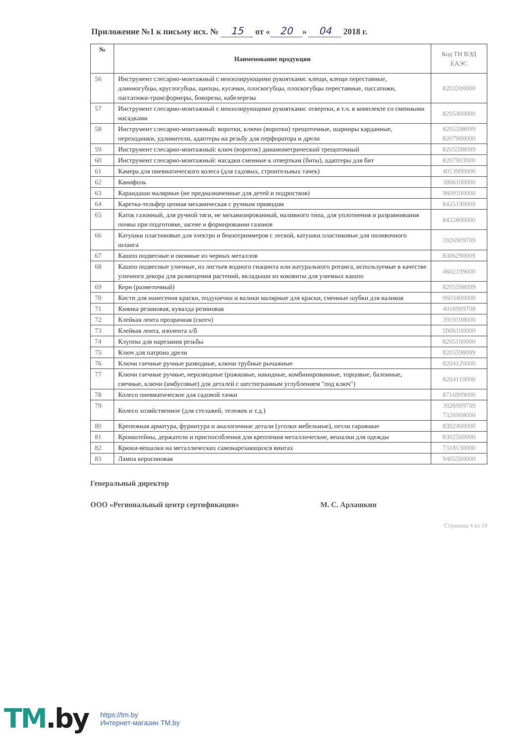Приложение №1 к письму исх. № 15 от « 20 » 04 2018 г.
| № | Наименование продукции | Код ТН ВЭД ЕАЭС |
| --- | --- | --- |
| 56 | Инструмент слесарно-монтажный с неизолирующими рукоятками: клещи, клещи переставные, длинногубцы, круглогубцы, щипцы, кусачки, плоскогубцы, плоскогубцы переставные, пассатижи, пассатижи-трансформеры, бокорезы, кабелерезы | 8203200000 |
| 57 | Инструмент слесарно-монтажный с неизолирующими рукоятками: отвертки, в т.ч. в комплекте со сменными насадками | 8205400000 |
| 58 | Инструмент слесарно-монтажный: воротки, ключи (воротки) трещоточные, шарниры карданные, переходники, удлинители, адаптеры на резьбу для перфоратора и дрели | 8205598099 8207900000 |
| 59 | Инструмент слесарно-монтажный: ключ (вороток) динамометрический трещоточный | 8205598099 |
| 60 | Инструмент слесарно-монтажный: насадки сменные к отверткам (биты), адаптеры для бит | 8207903000 |
| 61 | Камера для пневматического колеса (для садовых, строительных тачек) | 4013900000 |
| 62 | Канифоль | 3806100000 |
| 63 | Карандаши малярные (не предназначенные для детей и подростков) | 9609100000 |
| 64 | Каретка-тельфер цепная механическая с ручным приводом | 8425190009 |
| 65 | Каток газонный, для ручной тяги, не механизированный, наливного типа, для уплотнения и разравнивания почвы при подготовке, засеве и формировании газонов | 8432800000 |
| 66 | Катушки пластиковые для электро и бензотриммеров с леской, катушки пластиковые для поливочного шланга | 3926909709 |
| 67 | Кашпо подвесные и оконные из черных металлов | 8306290009 |
| 68 | Кашпо подвесные уличные, из листьев водного гиацинта или натурального ротанга, используемые в качестве уличного декора для размещения растений, вкладыши из коковиты для уличных кашпо | 4602199000 |
| 69 | Керн (разметочный) | 8205598099 |
| 70 | Кисти для нанесения краски, подушечки и валики малярные для краски, сменные шубки для валиков | 9603400000 |
| 71 | Киянка резиновая, кувалда резиновая | 4016999708 |
| 72 | Клейкая лента прозрачная (скотч) | 3919108000 |
| 73 | Клейкая лента, изолента х/б | 5906100000 |
| 74 | Клуппы для нарезания резьбы | 8205100000 |
| 75 | Ключ для патрона дрели | 8205598099 |
| 76 | Ключи гаечные ручные разводные, ключи трубные рычажные | 8204120000 |
| 77 | Ключи гаечные ручные, неразводные (рожковые, накидные, комбинированные, торцовые, балонные, свечные, ключи (имбусовые) для деталей с шестигранным углублением "под ключ") | 8204110000 |
| 78 | Колесо пневматическое для садовой тачки | 8716909000 |
| 79 | Колесо хозяйственное (для стелажей, тележек и т.д.) | 3926909709 7326908000 |
| 80 | Крепежная арматура, фурнитура и аналогичные детали (уголки мебельные), петли гаражные | 8302400000 |
| 81 | Кронштейны, держатели и приспособления для крепления металлические, вешалки для одежды | 8302500000 |
| 82 | Крюки-вешалки на металлических самонарезающихся винтах | 7318130000 |
| 83 | Лампа керосиновая | 9405500000 |
Генеральный директор
ООО «Региональный центр сертификации» М. С. Арлашкин
Страница 4 из 10
TM.by
https://tm.by
Интернет-магазин TM.by